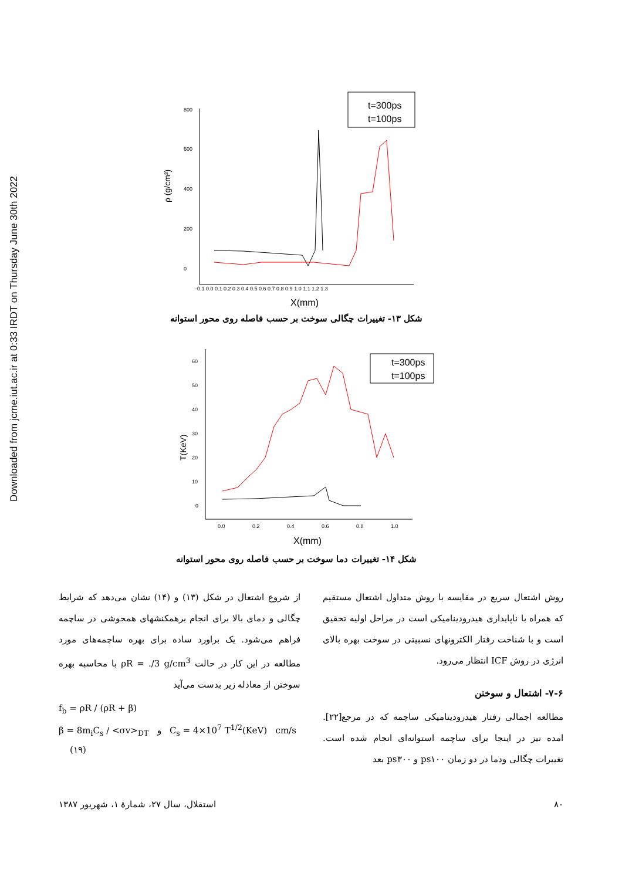Downloaded from jcme.iut.ac.ir at 0:33 IRDT on Thursday June 30th 2022
t=300ps
t=100ps
800
600
400
200
0
-0.1 0.0 0.1 0.2 0.3 0.4 0.5 0.6 0.7 0.8 0.9 1.0 1.1 1.2 1.3
X(mm)
ρ (g/cm³)
شکل ۱۳- تغییرات چگالی سوخت بر حسب فاصله روی محور استوانه
t=300ps
t=100ps
60
50
40
30
20
10
0
0.0
0.2
0.4
0.6
0.8
1.0
X(mm)
T(KeV)
شکل ۱۴- تغییرات دما سوخت بر حسب فاصله روی محور استوانه
روش اشتعال سریع در مقایسه با روش متداول اشتعال مستقیم که همراه با ناپایداری هیدرودینامیکی است در مراحل اولیه تحقیق است و با شناخت رفتار الکترونهای نسبیتی در سوخت بهره بالای انرژی در روش ICF انتظار می‌رود.
۷-۶- اشتعال و سوختن
مطالعه اجمالی رفتار هیدرودینامیکی ساچمه که در مرجع[۲۲]. امده نیز در اینجا برای ساچمه استوانه‌ای انجام شده است. تغییرات چگالی ودما در دو زمان ps۱۰۰ و ps۳۰۰ بعد
از شروع اشتعال در شکل (۱۳) و (۱۴) نشان می‌دهد که شرایط چگالی و دمای بالا برای انجام برهمکنشهای همجوشی در ساچمه فراهم می‌شود. یک براورد ساده برای بهره ساچمه‌های مورد مطالعه در این کار در حالت ρR = ./3 g/cm<sup>3</sup> با محاسبه بهره سوختن از معادله زیر بدست می‌آید
f<sub>b</sub> = ρR / (ρR + β)
β = 8m<sub>i</sub>C<sub>s</sub> / <σv><sub>DT</sub> و C<sub>s</sub> = 4×10<sup>7</sup> T<sup>1/2</sup>(KeV) cm/s (۱۹)
۸۰ استقلال، سال ۲۷، شمارهٔ ۱، شهریور ۱۳۸۷